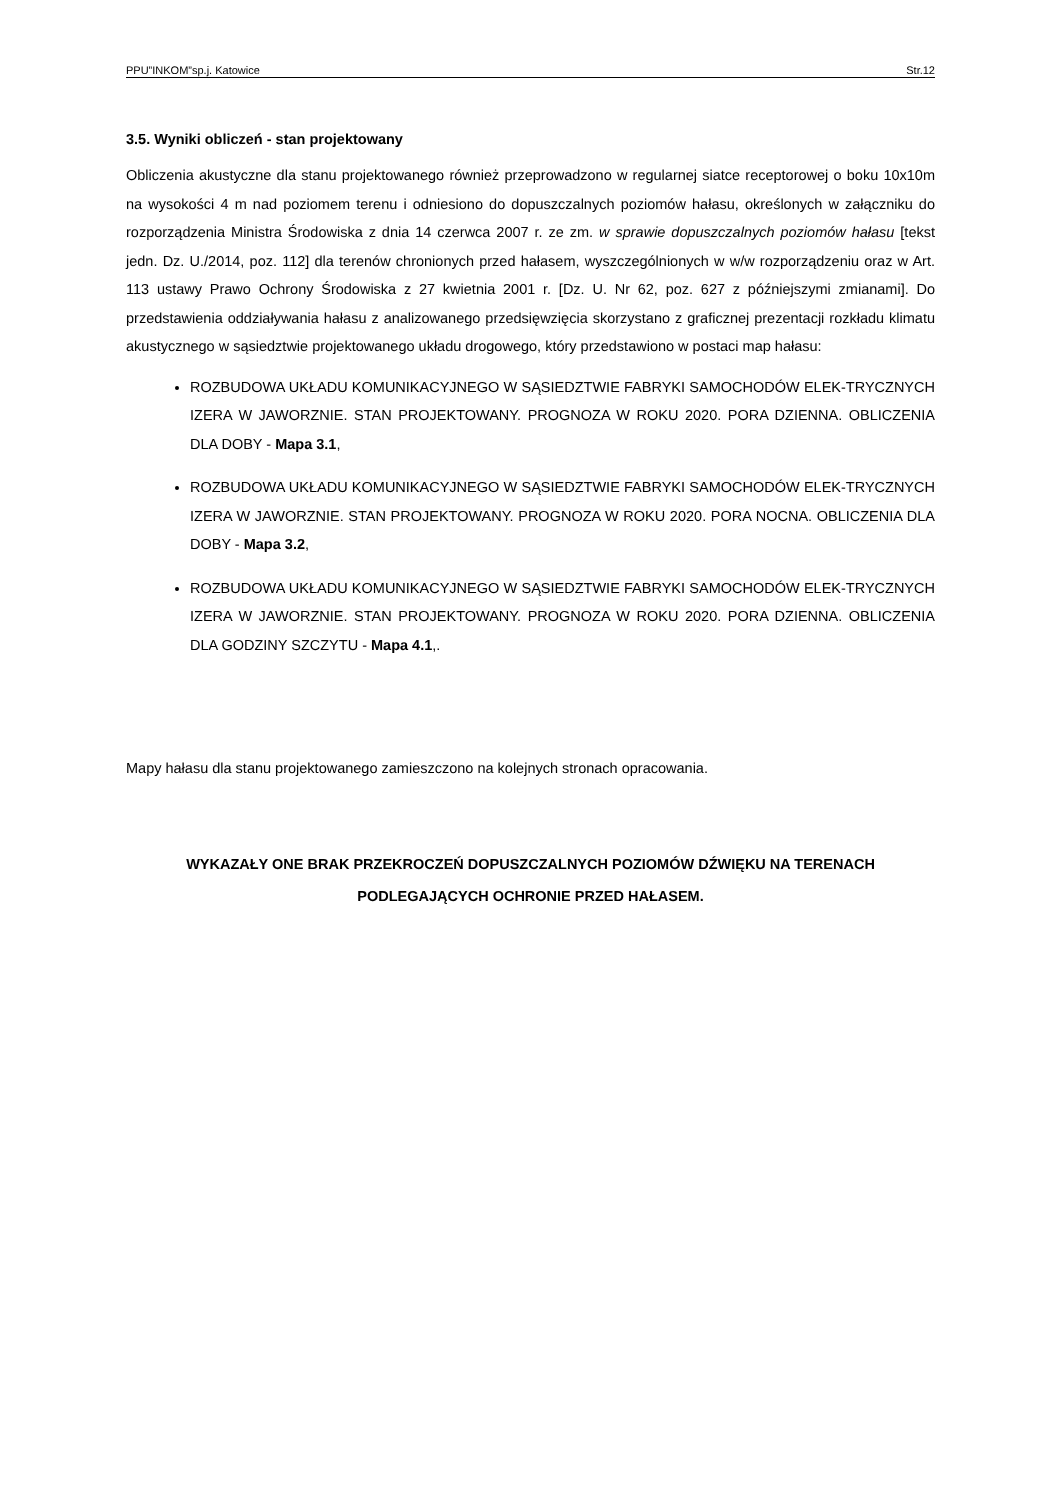PPU”INKOM”sp.j. Katowice Str.12
3.5. Wyniki obliczeń - stan projektowany
Obliczenia akustyczne dla stanu projektowanego również przeprowadzono w regularnej siatce receptorowej o boku 10x10m na wysokości 4 m nad poziomem terenu i odniesiono do dopuszczalnych poziomów hałasu, określonych w załączniku do rozporządzenia Ministra Środowiska z dnia 14 czerwca 2007 r. ze zm. w sprawie dopuszczalnych poziomów hałasu [tekst jedn. Dz. U./2014, poz. 112] dla terenów chronionych przed hałasem, wyszczególnionych w w/w rozporządzeniu oraz w Art. 113 ustawy Prawo Ochrony Środowiska z 27 kwietnia 2001 r. [Dz. U. Nr 62, poz. 627 z późniejszymi zmianami]. Do przedstawienia oddziaływania hałasu z analizowanego przedsięwzięcia skorzystano z graficznej prezentacji rozkładu klimatu akustycznego w sąsiedztwie projektowanego układu drogowego, który przedstawiono w postaci map hałasu:
ROZBUDOWA UKŁADU KOMUNIKACYJNEGO W SĄSIEDZTWIE FABRYKI SAMOCHODÓW ELEK-TRYCZNYCH IZERA W JAWORZNIE. STAN PROJEKTOWANY. PROGNOZA W ROKU 2020. PORA DZIENNA. OBLICZENIA DLA DOBY - Mapa 3.1,
ROZBUDOWA UKŁADU KOMUNIKACYJNEGO W SĄSIEDZTWIE FABRYKI SAMOCHODÓW ELEK-TRYCZNYCH IZERA W JAWORZNIE. STAN PROJEKTOWANY. PROGNOZA W ROKU 2020. PORA NOCNA. OBLICZENIA DLA DOBY - Mapa 3.2,
ROZBUDOWA UKŁADU KOMUNIKACYJNEGO W SĄSIEDZTWIE FABRYKI SAMOCHODÓW ELEK-TRYCZNYCH IZERA W JAWORZNIE. STAN PROJEKTOWANY. PROGNOZA W ROKU 2020. PORA DZIENNA. OBLICZENIA DLA GODZINY SZCZYTU - Mapa 4.1,.
Mapy hałasu dla stanu projektowanego zamieszczono na kolejnych stronach opracowania.
WYKAZAŁY ONE BRAK PRZEKROCZEŃ DOPUSZCZALNYCH POZIOMÓW DŹWIĘKU NA TERENACH
PODLEGAJĄCYCH OCHRONIE PRZED HAŁASEM.